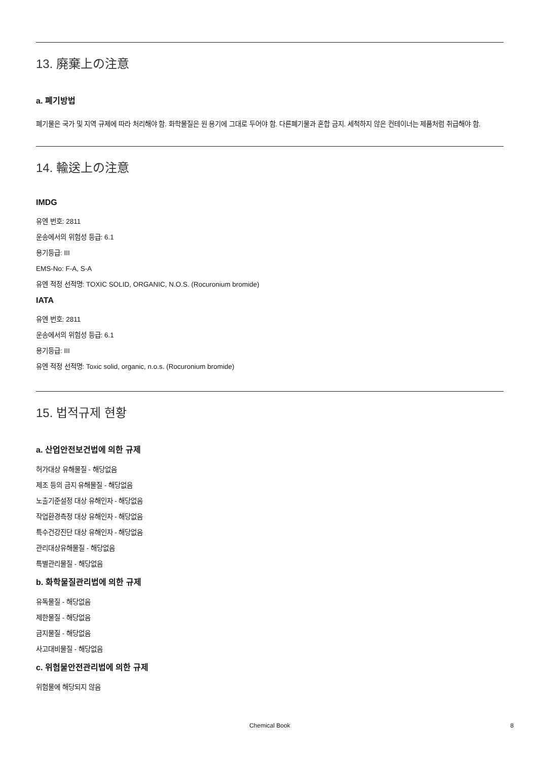13. 廃棄上の注意
a. 폐기방법
폐기물은 국가 및 지역 규제에 따라 처리해야 함. 화학물질은 원 용기에 그대로 두어야 함. 다른폐기물과 혼합 금지. 세척하지 않은 컨테이너는 제품처럼 취급해야 함.
14. 輸送上の注意
IMDG
유엔 번호: 2811
운송에서의 위험성 등급: 6.1
용기등급: III
EMS-No: F-A, S-A
유엔 적정 선적명: TOXIC SOLID, ORGANIC, N.O.S. (Rocuronium bromide)
IATA
유엔 번호: 2811
운송에서의 위험성 등급: 6.1
용기등급: III
유엔 적정 선적명: Toxic solid, organic, n.o.s. (Rocuronium bromide)
15. 법적규제 현황
a. 산업안전보건법에 의한 규제
허가대상 유해물질 - 해당없음
제조 등의 금지 유해물질 - 해당없음
노출기준설정 대상 유해인자 - 해당없음
작업환경측정 대상 유해인자 - 해당없음
특수건강진단 대상 유해인자 - 해당없음
관리대상유해물질 - 해당없음
특별관리물질 - 해당없음
b. 화학물질관리법에 의한 규제
유독물질 - 해당없음
제한물질 - 해당없음
금지물질 - 해당없음
사고대비물질 - 해당없음
c. 위험물안전관리법에 의한 규제
위험물에 해당되지 않음
Chemical Book 8